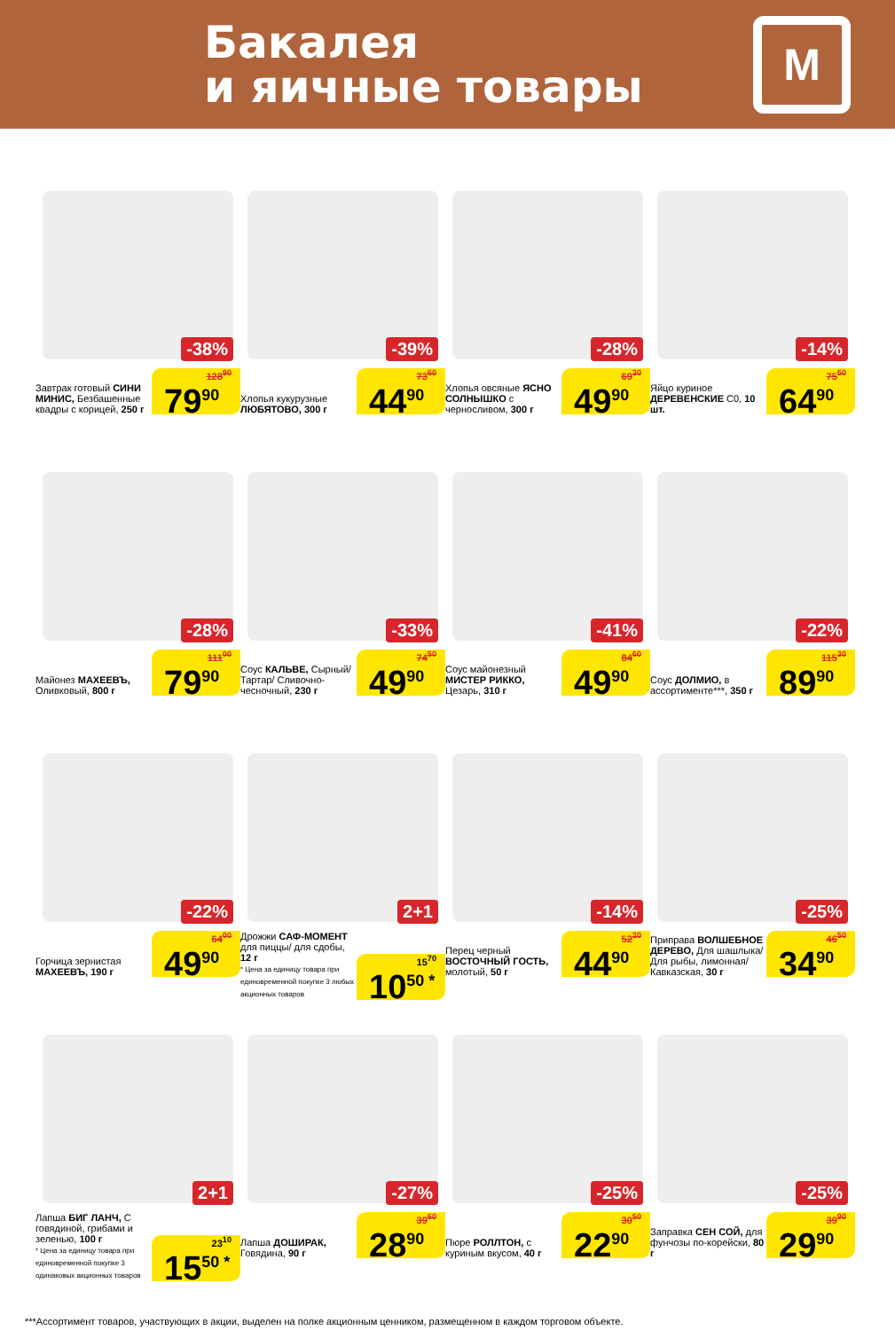Бакалея
и яичные товары
М
-38%
Завтрак готовый СИНИ МИНИС, Безбашенные квадры с корицей, 250 г
128<sup>90</sup>
79<sup>90</sup>
-39%
Хлопья кукурузные ЛЮБЯТОВО, 300 г
73<sup>60</sup>
44<sup>90</sup>
-28%
Хлопья овсяные ЯСНО СОЛНЫШКО с черносливом, 300 г
69<sup>30</sup>
49<sup>90</sup>
-14%
Яйцо куриное ДЕРЕВЕНСКИЕ С0, 10 шт.
75<sup>50</sup>
64<sup>90</sup>
-28%
Майонез МАХЕЕВЪ, Оливковый, 800 г
111<sup>00</sup>
79<sup>90</sup>
-33%
Соус КАЛЬВЕ, Сырный/ Тартар/ Сливочно-чесночный, 230 г
74<sup>50</sup>
49<sup>90</sup>
-41%
Соус майонезный МИСТЕР РИККО, Цезарь, 310 г
84<sup>60</sup>
49<sup>90</sup>
-22%
Соус ДОЛМИО, в ассортименте***, 350 г
115<sup>30</sup>
89<sup>90</sup>
-22%
Горчица зернистая МАХЕЕВЪ, 190 г
64<sup>00</sup>
49<sup>90</sup>
2+1
Дрожжи САФ-МОМЕНТ для пиццы/ для сдобы, 12 г
* Цена за единицу товара при единовременной покупке 3 любых акционных товаров
15<sup>70</sup>
10<sup>50 *</sup>
-14%
Перец черный ВОСТОЧНЫЙ ГОСТЬ, молотый, 50 г
52<sup>20</sup>
44<sup>90</sup>
-25%
Приправа ВОЛШЕБНОЕ ДЕРЕВО, Для шашлыка/ Для рыбы, лимонная/ Кавказская, 30 г
46<sup>50</sup>
34<sup>90</sup>
2+1
Лапша БИГ ЛАНЧ, С говядиной, грибами и зеленью, 100 г
* Цена за единицу товара при единовременной покупке 3 одинаковых акционных товаров
23<sup>10</sup>
15<sup>50 *</sup>
-27%
Лапша ДОШИРАК, Говядина, 90 г
39<sup>60</sup>
28<sup>90</sup>
-25%
Пюре РОЛЛТОН, с куриным вкусом, 40 г
30<sup>50</sup>
22<sup>90</sup>
-25%
Заправка СЕН СОЙ, для фунчозы по-корейски, 80 г
39<sup>90</sup>
29<sup>90</sup>
***Ассортимент товаров, участвующих в акции, выделен на полке акционным ценником, размещенном в каждом торговом объекте.